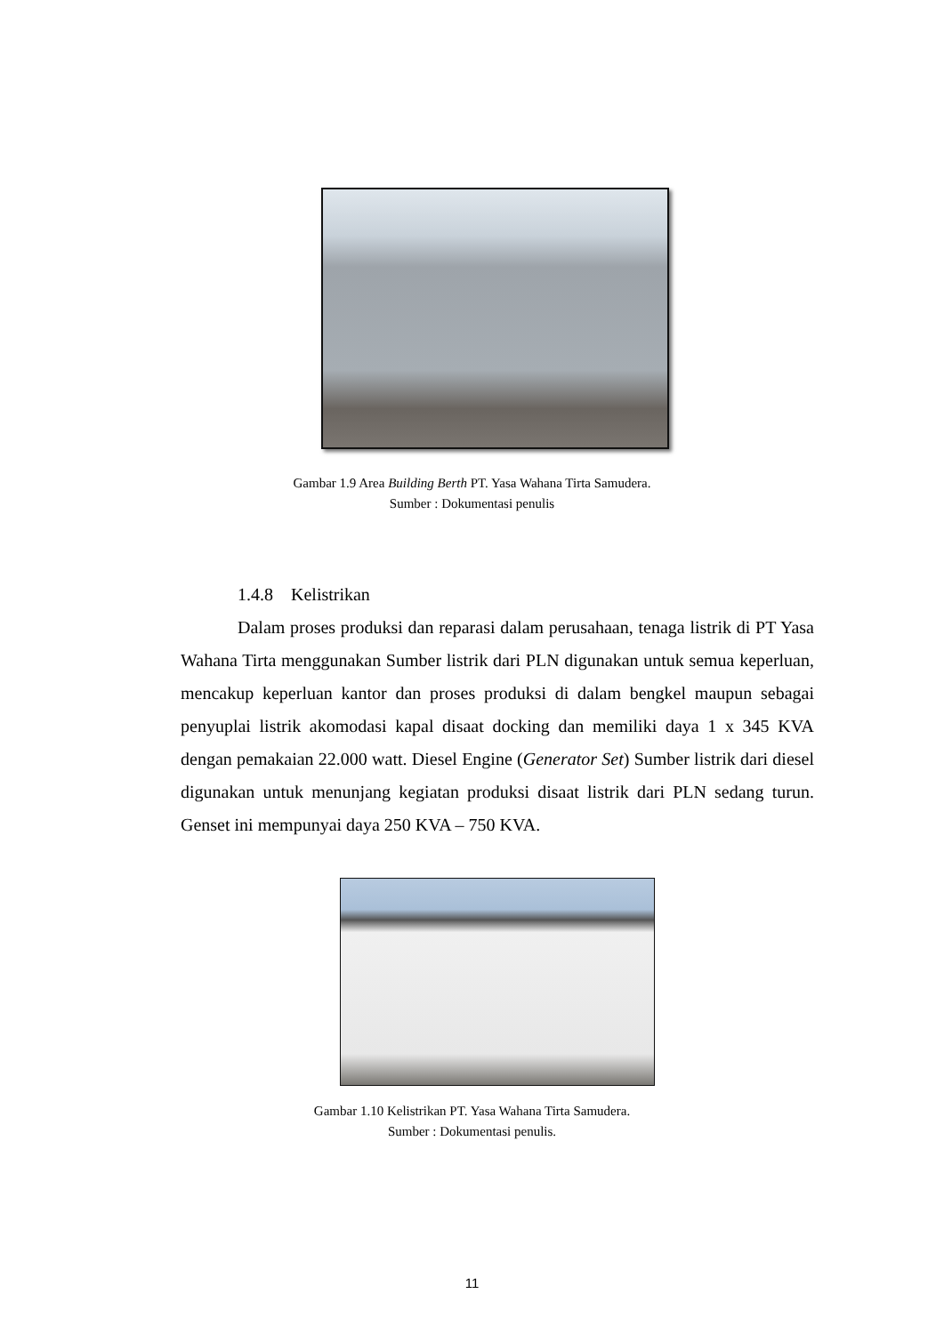Gambar 1.9 Area Building Berth PT. Yasa Wahana Tirta Samudera.
Sumber : Dokumentasi penulis
1.4.8 Kelistrikan
Dalam proses produksi dan reparasi dalam perusahaan, tenaga listrik di PT Yasa Wahana Tirta menggunakan Sumber listrik dari PLN digunakan untuk semua keperluan, mencakup keperluan kantor dan proses produksi di dalam bengkel maupun sebagai penyuplai listrik akomodasi kapal disaat docking dan memiliki daya 1 x 345 KVA dengan pemakaian 22.000 watt. Diesel Engine (Generator Set) Sumber listrik dari diesel digunakan untuk menunjang kegiatan produksi disaat listrik dari PLN sedang turun. Genset ini mempunyai daya 250 KVA – 750 KVA.
Gambar 1.10 Kelistrikan PT. Yasa Wahana Tirta Samudera.
Sumber : Dokumentasi penulis.
11